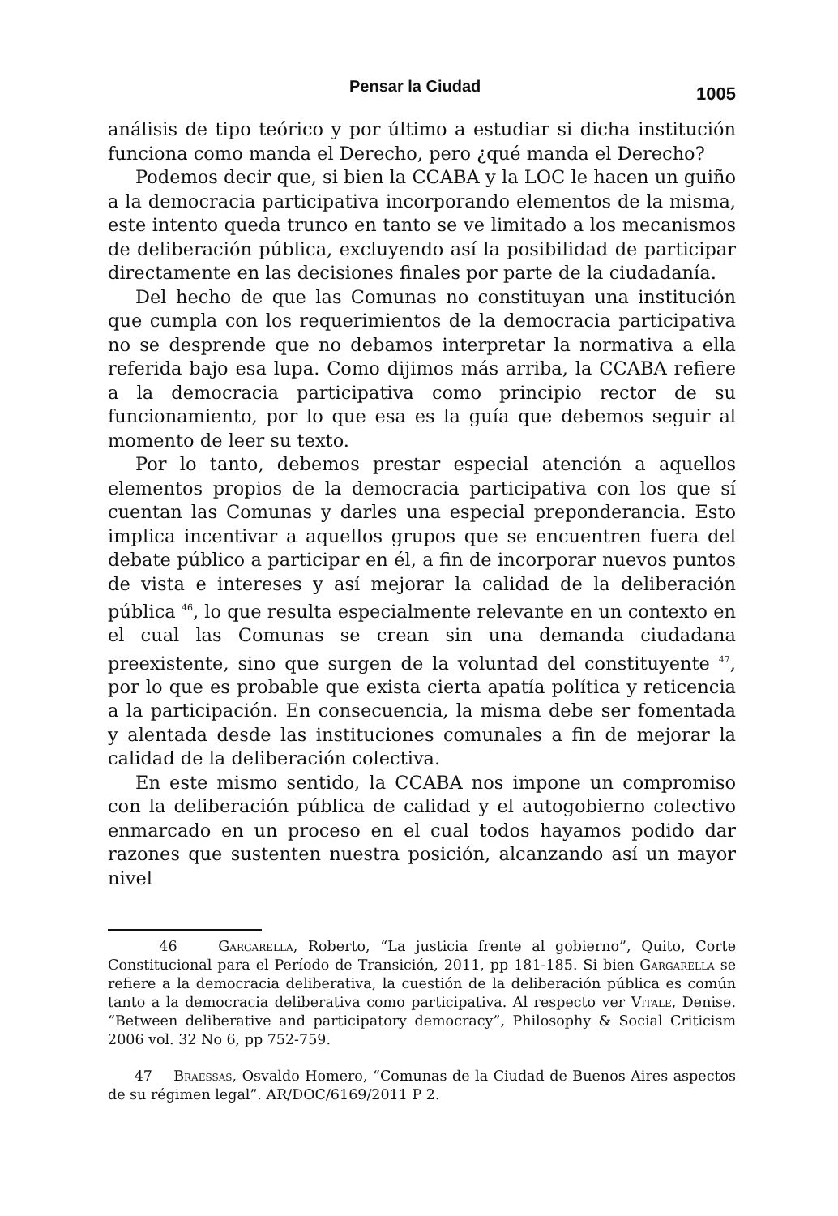Pensar la Ciudad 1005
análisis de tipo teórico y por último a estudiar si dicha institución funciona como manda el Derecho, pero ¿qué manda el Derecho?
Podemos decir que, si bien la CCABA y la LOC le hacen un guiño a la democracia participativa incorporando elementos de la misma, este intento queda trunco en tanto se ve limitado a los mecanismos de deliberación pública, excluyendo así la posibilidad de participar directamente en las decisiones finales por parte de la ciudadanía.
Del hecho de que las Comunas no constituyan una institución que cumpla con los requerimientos de la democracia participativa no se desprende que no debamos interpretar la normativa a ella referida bajo esa lupa. Como dijimos más arriba, la CCABA refiere a la democracia participativa como principio rector de su funcionamiento, por lo que esa es la guía que debemos seguir al momento de leer su texto.
Por lo tanto, debemos prestar especial atención a aquellos elementos propios de la democracia participativa con los que sí cuentan las Comunas y darles una especial preponderancia. Esto implica incentivar a aquellos grupos que se encuentren fuera del debate público a participar en él, a fin de incorporar nuevos puntos de vista e intereses y así mejorar la calidad de la deliberación pública <sup>46</sup>, lo que resulta especialmente relevante en un contexto en el cual las Comunas se crean sin una demanda ciudadana preexistente, sino que surgen de la voluntad del constituyente <sup>47</sup>, por lo que es probable que exista cierta apatía política y reticencia a la participación. En consecuencia, la misma debe ser fomentada y alentada desde las instituciones comunales a fin de mejorar la calidad de la deliberación colectiva.
En este mismo sentido, la CCABA nos impone un compromiso con la deliberación pública de calidad y el autogobierno colectivo enmarcado en un proceso en el cual todos hayamos podido dar razones que sustenten nuestra posición, alcanzando así un mayor nivel
46 Gargarella, Roberto, “La justicia frente al gobierno”, Quito, Corte Constitucional para el Período de Transición, 2011, pp 181-185. Si bien Gargarella se refiere a la democracia deliberativa, la cuestión de la deliberación pública es común tanto a la democracia deliberativa como participativa. Al respecto ver Vitale, Denise. “Between deliberative and participatory democracy”, Philosophy & Social Criticism 2006 vol. 32 No 6, pp 752-759.
47 Braessas, Osvaldo Homero, “Comunas de la Ciudad de Buenos Aires aspectos de su régimen legal”. AR/DOC/6169/2011 P 2.